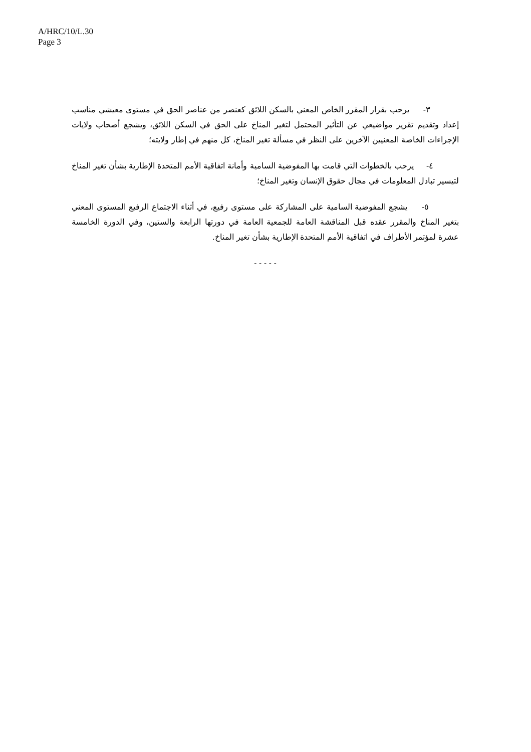A/HRC/10/L.30
Page 3
٣- يرحب بقرار المقرر الخاص المعني بالسكن اللائق كعنصر من عناصر الحق في مستوى معيشي مناسب إعداد وتقديم تقرير مواضيعي عن التأثير المحتمل لتغير المناخ على الحق في السكن اللائق، ويشجع أصحاب ولايات الإجراءات الخاصة المعنيين الآخرين على النظر في مسألة تغير المناخ، كل منهم في إطار ولايته؛
٤- يرحب بالخطوات التي قامت بها المفوضية السامية وأمانة اتفاقية الأمم المتحدة الإطارية بشأن تغير المناخ لتيسير تبادل المعلومات في مجال حقوق الإنسان وتغير المناخ؛
٥- يشجع المفوضية السامية على المشاركة على مستوى رفيع، في أثناء الاجتماع الرفيع المستوى المعني بتغير المناخ والمقرر عقده قبل المناقشة العامة للجمعية العامة في دورتها الرابعة والستين، وفي الدورة الخامسة عشرة لمؤتمر الأطراف في اتفاقية الأمم المتحدة الإطارية بشأن تغير المناخ.
- - - - -